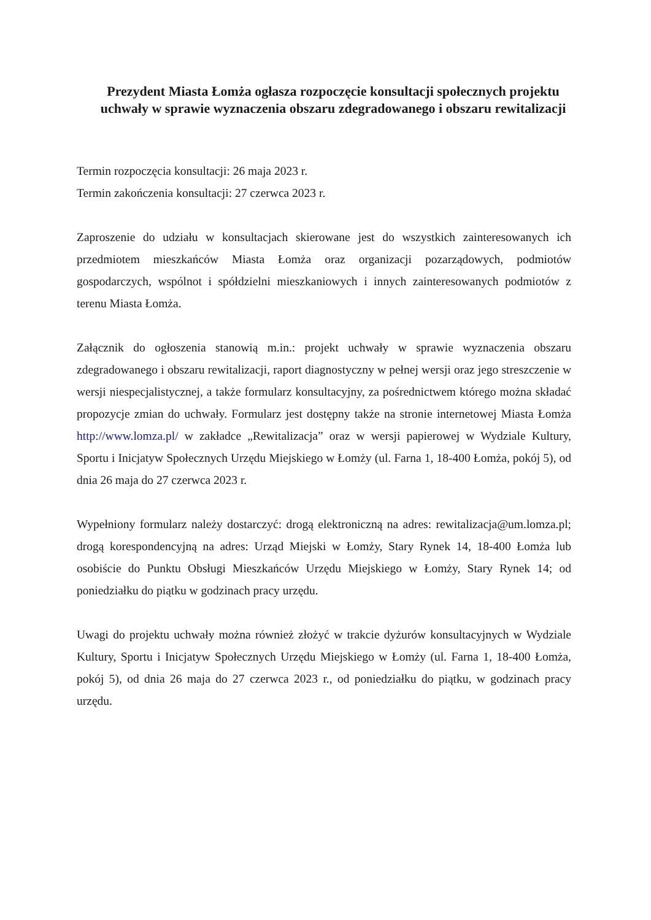Prezydent Miasta Łomża ogłasza rozpoczęcie konsultacji społecznych projektu uchwały w sprawie wyznaczenia obszaru zdegradowanego i obszaru rewitalizacji
Termin rozpoczęcia konsultacji: 26 maja 2023 r.
Termin zakończenia konsultacji: 27 czerwca 2023 r.
Zaproszenie do udziału w konsultacjach skierowane jest do wszystkich zainteresowanych ich przedmiotem mieszkańców Miasta Łomża oraz organizacji pozarządowych, podmiotów gospodarczych, wspólnot i spółdzielni mieszkaniowych i innych zainteresowanych podmiotów z terenu Miasta Łomża.
Załącznik do ogłoszenia stanowią m.in.: projekt uchwały w sprawie wyznaczenia obszaru zdegradowanego i obszaru rewitalizacji, raport diagnostyczny w pełnej wersji oraz jego streszczenie w wersji niespecjalistycznej, a także formularz konsultacyjny, za pośrednictwem którego można składać propozycje zmian do uchwały. Formularz jest dostępny także na stronie internetowej Miasta Łomża http://www.lomza.pl/ w zakładce „Rewitalizacja” oraz w wersji papierowej w Wydziale Kultury, Sportu i Inicjatyw Społecznych Urzędu Miejskiego w Łomży (ul. Farna 1, 18-400 Łomża, pokój 5), od dnia 26 maja do 27 czerwca 2023 r.
Wypełniony formularz należy dostarczyć: drogą elektroniczną na adres: rewitalizacja@um.lomza.pl; drogą korespondencyjną na adres: Urząd Miejski w Łomży, Stary Rynek 14, 18-400 Łomża lub osobiście do Punktu Obsługi Mieszkańców Urzędu Miejskiego w Łomży, Stary Rynek 14; od poniedziałku do piątku w godzinach pracy urzędu.
Uwagi do projektu uchwały można również złożyć w trakcie dyżurów konsultacyjnych w Wydziale Kultury, Sportu i Inicjatyw Społecznych Urzędu Miejskiego w Łomży (ul. Farna 1, 18-400 Łomża, pokój 5), od dnia 26 maja do 27 czerwca 2023 r., od poniedziałku do piątku, w godzinach pracy urzędu.